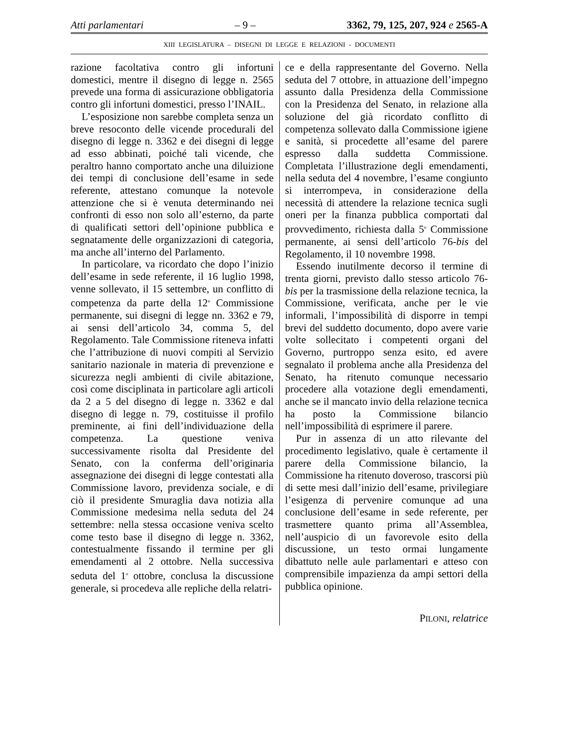Atti parlamentari – 9 – 3362, 79, 125, 207, 924 e 2565-A
XIII LEGISLATURA – DISEGNI DI LEGGE E RELAZIONI - DOCUMENTI
razione facoltativa contro gli infortuni domestici, mentre il disegno di legge n. 2565 prevede una forma di assicurazione obbligatoria contro gli infortuni domestici, presso l’INAIL.
L’esposizione non sarebbe completa senza un breve resoconto delle vicende procedurali del disegno di legge n. 3362 e dei disegni di legge ad esso abbinati, poiché tali vicende, che peraltro hanno comportato anche una diluizione dei tempi di conclusione dell’esame in sede referente, attestano comunque la notevole attenzione che si è venuta determinando nei confronti di esso non solo all’esterno, da parte di qualificati settori dell’opinione pubblica e segnatamente delle organizzazioni di categoria, ma anche all’interno del Parlamento.
In particolare, va ricordato che dopo l’inizio dell’esame in sede referente, il 16 luglio 1998, venne sollevato, il 15 settembre, un conflitto di competenza da parte della 12<sup>a</sup> Commissione permanente, sui disegni di legge nn. 3362 e 79, ai sensi dell’articolo 34, comma 5, del Regolamento. Tale Commissione riteneva infatti che l’attribuzione di nuovi compiti al Servizio sanitario nazionale in materia di prevenzione e sicurezza negli ambienti di civile abitazione, così come disciplinata in particolare agli articoli da 2 a 5 del disegno di legge n. 3362 e dal disegno di legge n. 79, costituisse il profilo preminente, ai fini dell’individuazione della competenza. La questione veniva successivamente risolta dal Presidente del Senato, con la conferma dell’originaria assegnazione dei disegni di legge contestati alla Commissione lavoro, previdenza sociale, e di ciò il presidente Smuraglia dava notizia alla Commissione medesima nella seduta del 24 settembre: nella stessa occasione veniva scelto come testo base il disegno di legge n. 3362, contestualmente fissando il termine per gli emendamenti al 2 ottobre. Nella successiva seduta del 1<sup>o</sup> ottobre, conclusa la discussione generale, si procedeva alle repliche della relatri-
ce e della rappresentante del Governo. Nella seduta del 7 ottobre, in attuazione dell’impegno assunto dalla Presidenza della Commissione con la Presidenza del Senato, in relazione alla soluzione del già ricordato conflitto di competenza sollevato dalla Commissione igiene e sanità, si procedette all’esame del parere espresso dalla suddetta Commissione. Completata l’illustrazione degli emendamenti, nella seduta del 4 novembre, l’esame congiunto si interrompeva, in considerazione della necessità di attendere la relazione tecnica sugli oneri per la finanza pubblica comportati dal provvedimento, richiesta dalla 5<sup>o</sup> Commissione permanente, ai sensi dell’articolo 76-bis del Regolamento, il 10 novembre 1998.
Essendo inutilmente decorso il termine di trenta giorni, previsto dallo stesso articolo 76-bis per la trasmissione della relazione tecnica, la Commissione, verificata, anche per le vie informali, l’impossibilità di disporre in tempi brevi del suddetto documento, dopo avere varie volte sollecitato i competenti organi del Governo, purtroppo senza esito, ed avere segnalato il problema anche alla Presidenza del Senato, ha ritenuto comunque necessario procedere alla votazione degli emendamenti, anche se il mancato invio della relazione tecnica ha posto la Commissione bilancio nell’impossibilità di esprimere il parere.
Pur in assenza di un atto rilevante del procedimento legislativo, quale è certamente il parere della Commissione bilancio, la Commissione ha ritenuto doveroso, trascorsi più di sette mesi dall’inizio dell’esame, privilegiare l’esigenza di pervenire comunque ad una conclusione dell’esame in sede referente, per trasmettere quanto prima all’Assemblea, nell’auspicio di un favorevole esito della discussione, un testo ormai lungamente dibattuto nelle aule parlamentari e atteso con comprensibile impazienza da ampi settori della pubblica opinione.
PILONI, relatrice